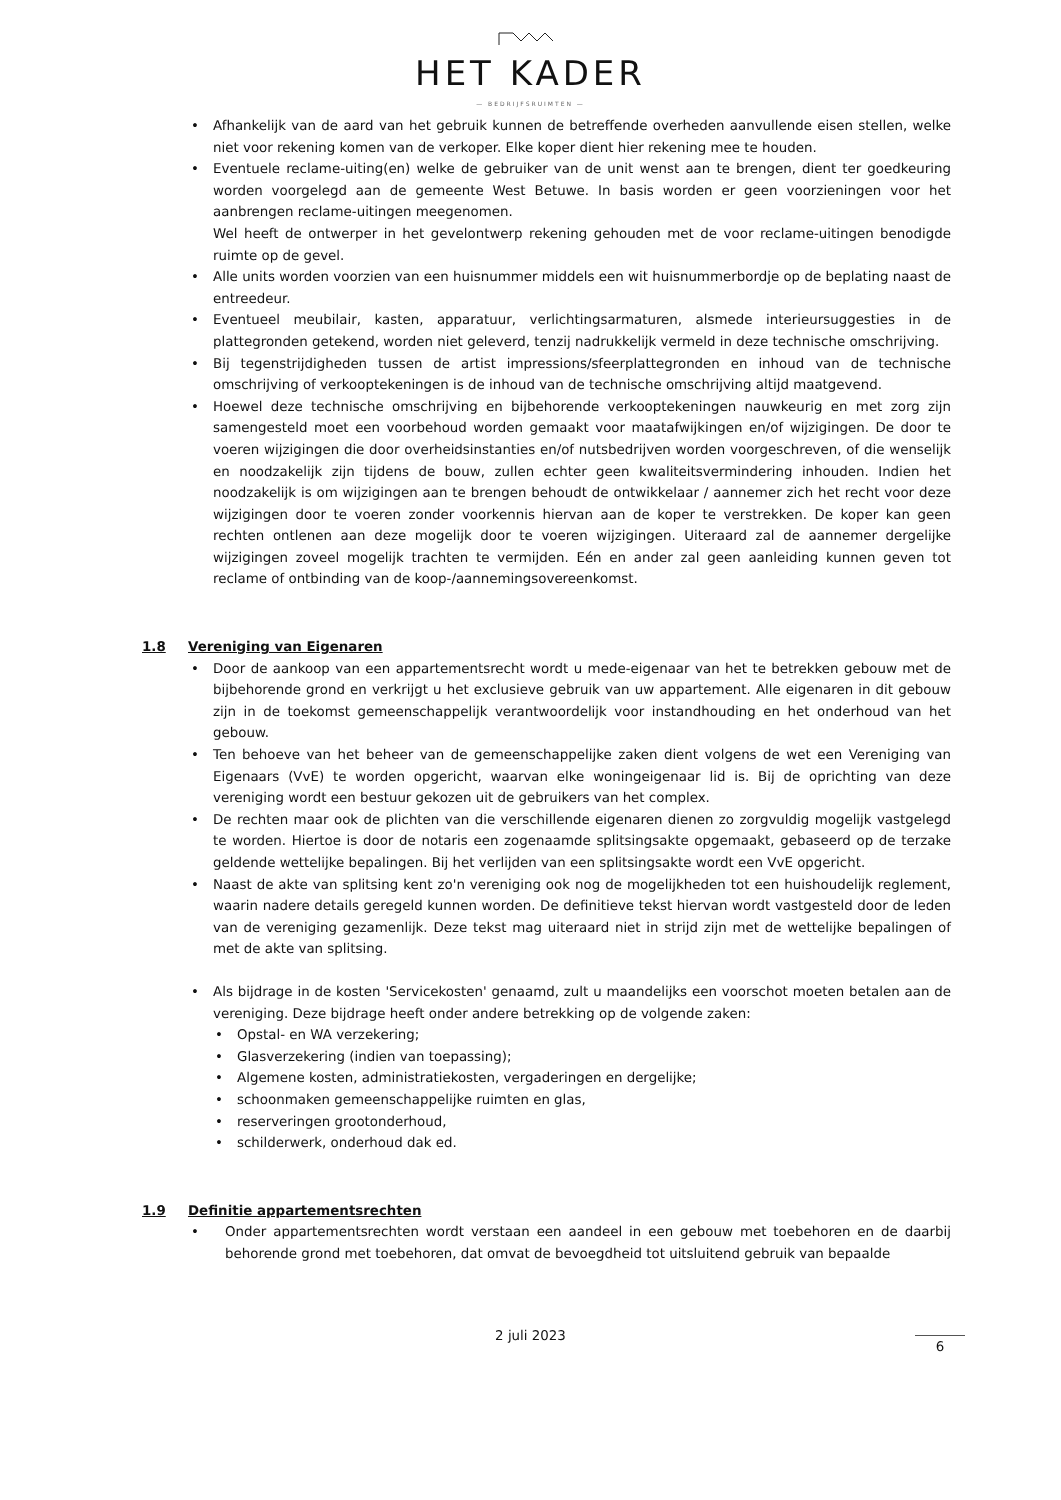HET KADER
— BEDRIJFSRUIMTEN —
Afhankelijk van de aard van het gebruik kunnen de betreffende overheden aanvullende eisen stellen, welke niet voor rekening komen van de verkoper. Elke koper dient hier rekening mee te houden.
Eventuele reclame-uiting(en) welke de gebruiker van de unit wenst aan te brengen, dient ter goedkeuring worden voorgelegd aan de gemeente West Betuwe. In basis worden er geen voorzieningen voor het aanbrengen reclame-uitingen meegenomen.
Wel heeft de ontwerper in het gevelontwerp rekening gehouden met de voor reclame-uitingen benodigde ruimte op de gevel.
Alle units worden voorzien van een huisnummer middels een wit huisnummerbordje op de beplating naast de entreedeur.
Eventueel meubilair, kasten, apparatuur, verlichtingsarmaturen, alsmede interieursuggesties in de plattegronden getekend, worden niet geleverd, tenzij nadrukkelijk vermeld in deze technische omschrijving.
Bij tegenstrijdigheden tussen de artist impressions/sfeerplattegronden en inhoud van de technische omschrijving of verkooptekeningen is de inhoud van de technische omschrijving altijd maatgevend.
Hoewel deze technische omschrijving en bijbehorende verkooptekeningen nauwkeurig en met zorg zijn samengesteld moet een voorbehoud worden gemaakt voor maatafwijkingen en/of wijzigingen. De door te voeren wijzigingen die door overheidsinstanties en/of nutsbedrijven worden voorgeschreven, of die wenselijk en noodzakelijk zijn tijdens de bouw, zullen echter geen kwaliteitsvermindering inhouden. Indien het noodzakelijk is om wijzigingen aan te brengen behoudt de ontwikkelaar / aannemer zich het recht voor deze wijzigingen door te voeren zonder voorkennis hiervan aan de koper te verstrekken. De koper kan geen rechten ontlenen aan deze mogelijk door te voeren wijzigingen. Uiteraard zal de aannemer dergelijke wijzigingen zoveel mogelijk trachten te vermijden. Eén en ander zal geen aanleiding kunnen geven tot reclame of ontbinding van de koop-/aannemingsovereenkomst.
1.8 Vereniging van Eigenaren
Door de aankoop van een appartementsrecht wordt u mede-eigenaar van het te betrekken gebouw met de bijbehorende grond en verkrijgt u het exclusieve gebruik van uw appartement. Alle eigenaren in dit gebouw zijn in de toekomst gemeenschappelijk verantwoordelijk voor instandhouding en het onderhoud van het gebouw.
Ten behoeve van het beheer van de gemeenschappelijke zaken dient volgens de wet een Vereniging van Eigenaars (VvE) te worden opgericht, waarvan elke woningeigenaar lid is. Bij de oprichting van deze vereniging wordt een bestuur gekozen uit de gebruikers van het complex.
De rechten maar ook de plichten van die verschillende eigenaren dienen zo zorgvuldig mogelijk vastgelegd te worden. Hiertoe is door de notaris een zogenaamde splitsingsakte opgemaakt, gebaseerd op de terzake geldende wettelijke bepalingen. Bij het verlijden van een splitsingsakte wordt een VvE opgericht.
Naast de akte van splitsing kent zo'n vereniging ook nog de mogelijkheden tot een huishoudelijk reglement, waarin nadere details geregeld kunnen worden. De definitieve tekst hiervan wordt vastgesteld door de leden van de vereniging gezamenlijk. Deze tekst mag uiteraard niet in strijd zijn met de wettelijke bepalingen of met de akte van splitsing.
Als bijdrage in de kosten 'Servicekosten' genaamd, zult u maandelijks een voorschot moeten betalen aan de vereniging. Deze bijdrage heeft onder andere betrekking op de volgende zaken:
Opstal- en WA verzekering;
Glasverzekering (indien van toepassing);
Algemene kosten, administratiekosten, vergaderingen en dergelijke;
schoonmaken gemeenschappelijke ruimten en glas,
reserveringen grootonderhoud,
schilderwerk, onderhoud dak ed.
1.9 Definitie appartementsrechten
Onder appartementsrechten wordt verstaan een aandeel in een gebouw met toebehoren en de daarbij behorende grond met toebehoren, dat omvat de bevoegdheid tot uitsluitend gebruik van bepaalde
2 juli 2023
6